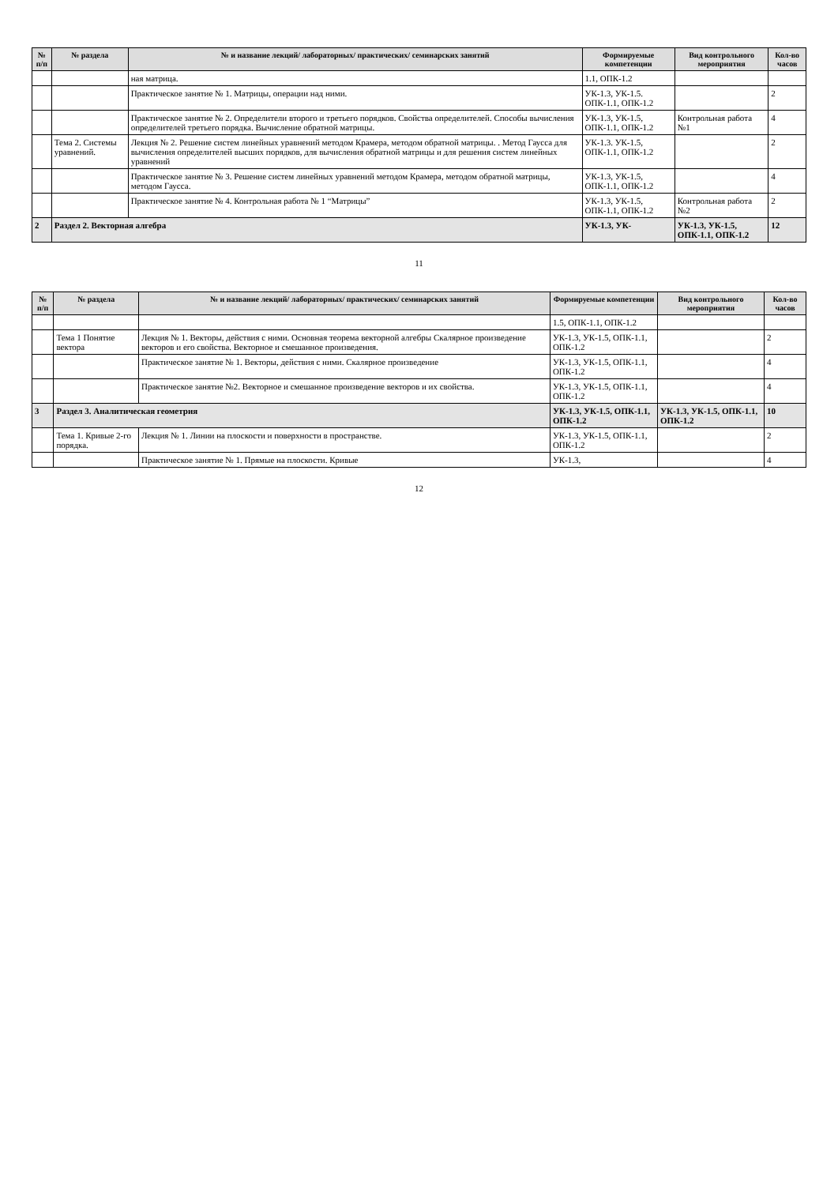| № п/п | № раздела | № и название лекций/ лабораторных/ практических/ семинарских занятий | Формируемые компетенции | Вид контрольного мероприятия | Кол-во часов |
| --- | --- | --- | --- | --- | --- |
| | | ная матрица. | 1.1, ОПК-1.2 | | |
| | | Практическое занятие № 1. Матрицы, операции над ними. | УК-1.3, УК-1.5. ОПК-1.1, ОПК-1.2 | | 2 |
| | | Практическое занятие № 2. Определители второго и третьего порядков. Свойства определителей. Способы вычисления определителей третьего порядка. Вычисление обратной матрицы. | УК-1.3, УК-1.5, ОПК-1.1, ОПК-1.2 | Контрольная работа №1 | 4 |
| | Тема 2. Системы уравнений. | Лекция № 2. Решение систем линейных уравнений методом Крамера, методом обратной матрицы. . Метод Гаусса для вычисления определителей высших порядков, для вычисления обратной матрицы и для решения систем линейных уравнений | УК-1.3. УК-1.5, ОПК-1.1, ОПК-1.2 | | 2 |
| | | Практическое занятие № 3. Решение систем линейных уравнений методом Крамера, методом обратной матрицы, методом Гаусса. | УК-1.3, УК-1.5, ОПК-1.1, ОПК-1.2 | | 4 |
| | | Практическое занятие № 4. Контрольная работа № 1 “Матрицы” | УК-1.3, УК-1.5, ОПК-1.1, ОПК-1.2 | Контрольная работа №2 | 2 |
| 2 | Раздел 2. Векторная алгебра | | УК-1.3, УК- | УК-1.3, УК-1.5, ОПК-1.1, ОПК-1.2 | 12 |
11
| № п/п | № раздела | № и название лекций/ лабораторных/ практических/ семинарских занятий | Формируемые компетенции | Вид контрольного мероприятия | Кол-во часов |
| --- | --- | --- | --- | --- | --- |
| | | | 1.5, ОПК-1.1, ОПК-1.2 | | |
| | Тема 1 Понятие вектора | Лекция № 1. Векторы, действия с ними. Основная теорема векторной алгебры Скалярное произведение векторов и его свойства. Векторное и смешанное произведения. | УК-1.3, УК-1.5, ОПК-1.1, ОПК-1.2 | | 2 |
| | | Практическое занятие № 1. Векторы, действия с ними. Скалярное произведение | УК-1.3, УК-1.5, ОПК-1.1, ОПК-1.2 | | 4 |
| | | Практическое занятие №2. Векторное и смешанное произведение векторов и их свойства. | УК-1.3, УК-1.5, ОПК-1.1, ОПК-1.2 | | 4 |
| 3 | Раздел 3. Аналитическая геометрия | | УК-1.3, УК-1.5, ОПК-1.1, ОПК-1.2 | УК-1.3, УК-1.5, ОПК-1.1, ОПК-1.2 | 10 |
| | Тема 1. Кривые 2-го порядка. | Лекция № 1. Линии на плоскости и поверхности в пространстве. | УК-1.3, УК-1.5, ОПК-1.1, ОПК-1.2 | | 2 |
| | | Практическое занятие № 1. Прямые на плоскости. Кривые | УК-1.3, | | 4 |
12